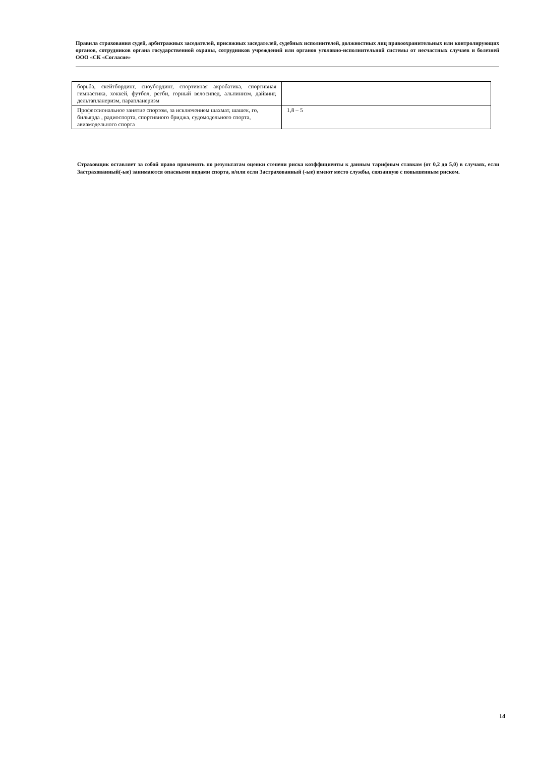Правила страхования судей, арбитражных заседателей, присяжных заседателей, судебных исполнителей, должностных лиц правоохранительных или контролирующих органов, сотрудников органа государственной охраны, сотрудников учреждений или органов уголовно-исполнительной системы от несчастных случаев и болезней ООО «СК «Согласие»
| борьба, скейтбординг, сноубординг, спортивная акробатика, спортивная гимнастика, хоккей, футбол, регби, горный велосипед, альпинизм, дайвинг, дельтапланеризм, парапланеризм | |
| Профессиональное занятие спортом, за исключением шахмат, шашек, го, бильярда , радиоспорта, спортивного бриджа, судомодельного спорта, авиамодельного спорта | 1,8 – 5 |
Страховщик оставляет за собой право применять по результатам оценки степени риска коэффициенты к данным тарифным ставкам (от 0,2 до 5,0) в случаях, если Застрахованный(-ые) занимаются опасными видами спорта, и/или если Застрахованный (-ые) имеют место службы, связанную с повышенным риском.
14